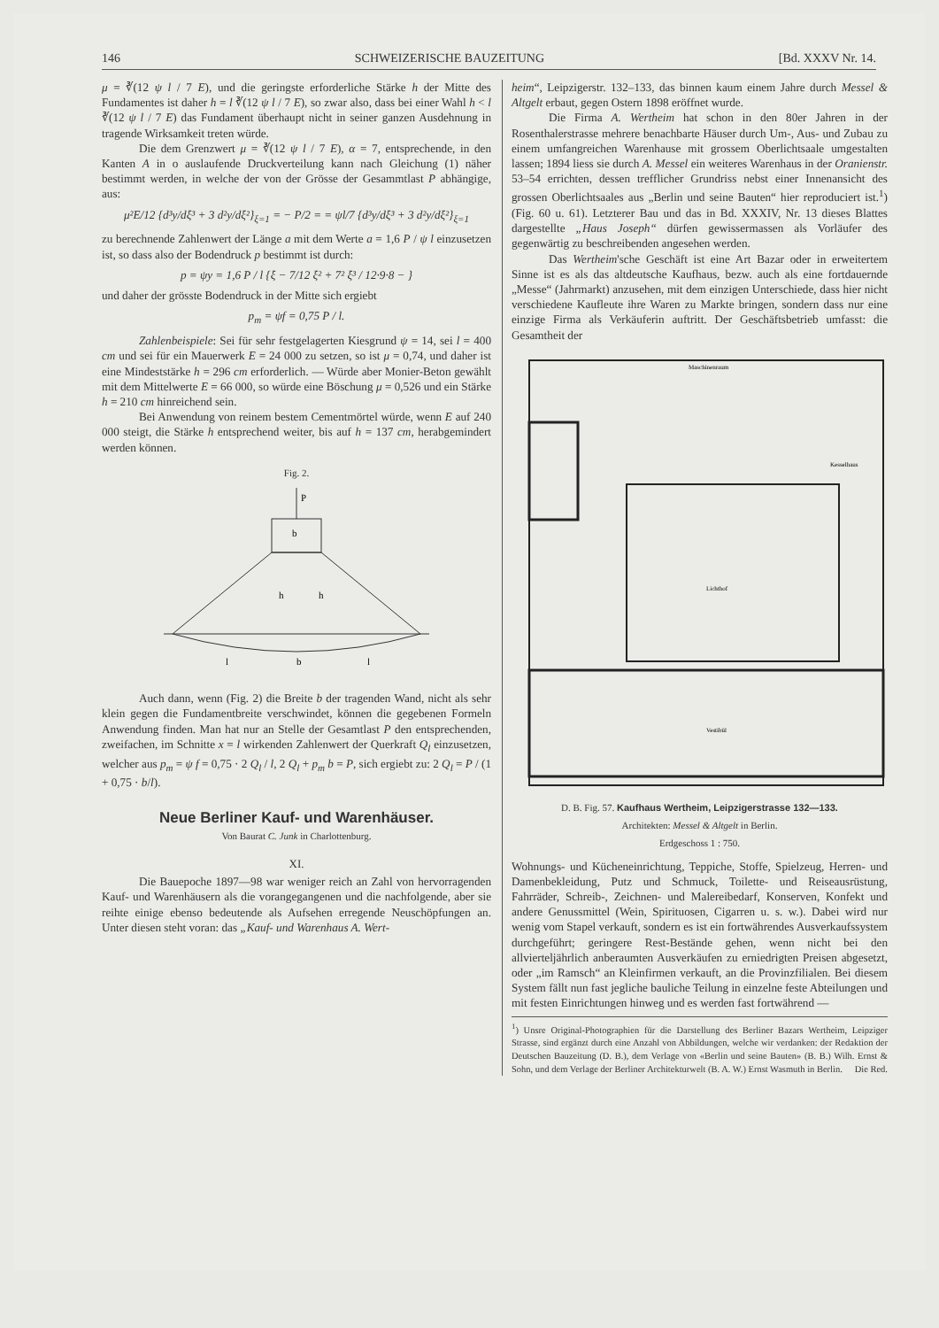146 SCHWEIZERISCHE BAUZEITUNG [Bd. XXXV Nr. 14.
μ = ∛(12 ψ l / 7 E), und die geringste erforderliche Stärke h der Mitte des Fundamentes ist daher h = l ∛(12 ψ l / 7 E), so zwar also, dass bei einer Wahl h < l ∛(12 ψ l / 7 E) das Fundament überhaupt nicht in seiner ganzen Ausdehnung in tragende Wirksamkeit treten würde.
Die dem Grenzwert μ = ∛(12 ψ l / 7 E), α = 7, entsprechende, in den Kanten A in o auslaufende Druckverteilung kann nach Gleichung (1) näher bestimmt werden, in welche der von der Grösse der Gesammtlast P abhängige, aus:
μ²E/12 {d³y/dξ³ + 3 d²y/dξ²}<sub>ξ=1</sub> = − P/2 = = ψl/7 {d³y/dξ³ + 3 d²y/dξ²}<sub>ξ=1</sub>
zu berechnende Zahlenwert der Länge a mit dem Werte a = 1,6 P / ψ l einzusetzen ist, so dass also der Bodendruck p bestimmt ist durch:
p = ψy = 1,6 P / l {ξ − 7/12 ξ² + 7² ξ³ / 12·9·8 − }
und daher der grösste Bodendruck in der Mitte sich ergiebt
p<sub>m</sub> = ψf = 0,75 P / l.
Zahlenbeispiele: Sei für sehr festgelagerten Kiesgrund ψ = 14, sei l = 400 cm und sei für ein Mauerwerk E = 24 000 zu setzen, so ist μ = 0,74, und daher ist eine Mindeststärke h = 296 cm erforderlich. — Würde aber Monier-Beton gewählt mit dem Mittelwerte E = 66 000, so würde eine Böschung μ = 0,526 und ein Stärke h = 210 cm hinreichend sein.
Bei Anwendung von reinem bestem Cementmörtel würde, wenn E auf 240 000 steigt, die Stärke h entsprechend weiter, bis auf h = 137 cm, herabgemindert werden können.
Fig. 2.
P
b
h
h
l
b
l
Auch dann, wenn (Fig. 2) die Breite b der tragenden Wand, nicht als sehr klein gegen die Fundamentbreite verschwindet, können die gegebenen Formeln Anwendung finden. Man hat nur an Stelle der Gesamtlast P den entsprechenden, zweifachen, im Schnitte x = l wirkenden Zahlenwert der Querkraft Q<sub>l</sub> einzusetzen, welcher aus p<sub>m</sub> = ψ f = 0,75 · 2 Q<sub>l</sub> / l, 2 Q<sub>l</sub> + p<sub>m</sub> b = P, sich ergiebt zu: 2 Q<sub>l</sub> = P / (1 + 0,75 · b/l).
Neue Berliner Kauf- und Warenhäuser.
Von Baurat C. Junk in Charlottenburg.
XI.
Die Bauepoche 1897—98 war weniger reich an Zahl von hervorragenden Kauf- und Warenhäusern als die vorangegangenen und die nachfolgende, aber sie reihte einige ebenso bedeutende als Aufsehen erregende Neuschöpfungen an. Unter diesen steht voran: das „Kauf- und Warenhaus A. Wert-
heim“, Leipzigerstr. 132–133, das binnen kaum einem Jahre durch Messel & Altgelt erbaut, gegen Ostern 1898 eröffnet wurde.
Die Firma A. Wertheim hat schon in den 80er Jahren in der Rosenthalerstrasse mehrere benachbarte Häuser durch Um-, Aus- und Zubau zu einem umfangreichen Warenhause mit grossem Oberlichtsaale umgestalten lassen; 1894 liess sie durch A. Messel ein weiteres Warenhaus in der Oranienstr. 53–54 errichten, dessen trefflicher Grundriss nebst einer Innenansicht des grossen Oberlichtsaales aus „Berlin und seine Bauten“ hier reproduciert ist.<sup>1</sup>) (Fig. 60 u. 61). Letzterer Bau und das in Bd. XXXIV, Nr. 13 dieses Blattes dargestellte „Haus Joseph“ dürfen gewissermassen als Vorläufer des gegenwärtig zu beschreibenden angesehen werden.
Das Wertheim'sche Geschäft ist eine Art Bazar oder in erweitertem Sinne ist es als das altdeutsche Kaufhaus, bezw. auch als eine fortdauernde „Messe“ (Jahrmarkt) anzusehen, mit dem einzigen Unterschiede, dass hier nicht verschiedene Kaufleute ihre Waren zu Markte bringen, sondern dass nur eine einzige Firma als Verkäuferin auftritt. Der Geschäftsbetrieb umfasst: die Gesamtheit der
Maschinenraum
Lichthof
Vestibül
Kesselhaus
D. B. Fig. 57. Kaufhaus Wertheim, Leipzigerstrasse 132—133.
Architekten: Messel & Altgelt in Berlin.
Erdgeschoss 1 : 750.
Wohnungs- und Kücheneinrichtung, Teppiche, Stoffe, Spielzeug, Herren- und Damenbekleidung, Putz und Schmuck, Toilette- und Reiseausrüstung, Fahrräder, Schreib-, Zeichnen- und Malereibedarf, Konserven, Konfekt und andere Genussmittel (Wein, Spirituosen, Cigarren u. s. w.). Dabei wird nur wenig vom Stapel verkauft, sondern es ist ein fortwährendes Ausverkaufssystem durchgeführt; geringere Rest-Bestände gehen, wenn nicht bei den allvierteljährlich anberaumten Ausverkäufen zu erniedrigten Preisen abgesetzt, oder „im Ramsch“ an Kleinfirmen verkauft, an die Provinzfilialen. Bei diesem System fällt nun fast jegliche bauliche Teilung in einzelne feste Abteilungen und mit festen Einrichtungen hinweg und es werden fast fortwährend —
<sup>1</sup>) Unsre Original-Photographien für die Darstellung des Berliner Bazars Wertheim, Leipziger Strasse, sind ergänzt durch eine Anzahl von Abbildungen, welche wir verdanken: der Redaktion der Deutschen Bauzeitung (D. B.), dem Verlage von «Berlin und seine Bauten» (B. B.) Wilh. Ernst & Sohn, und dem Verlage der Berliner Architekturwelt (B. A. W.) Ernst Wasmuth in Berlin. Die Red.